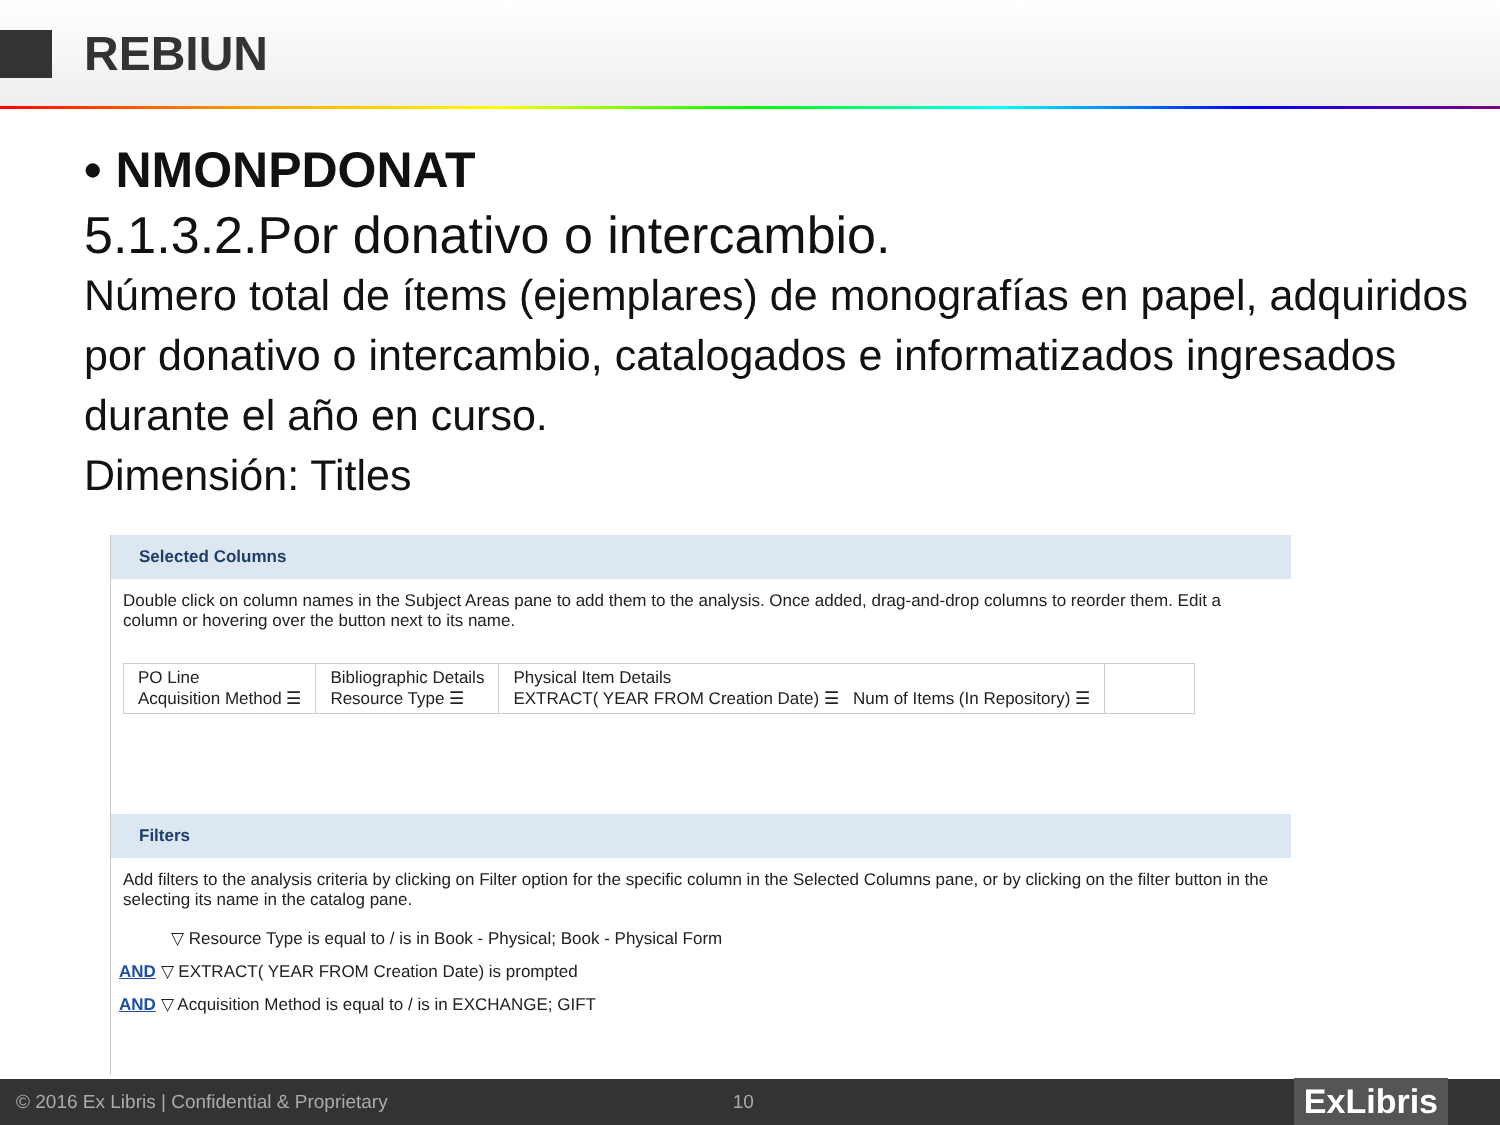REBIUN
• NMONPDONAT
5.1.3.2.Por donativo o intercambio.
Número total de ítems (ejemplares) de monografías en papel, adquiridos por donativo o intercambio, catalogados e informatizados ingresados durante el año en curso.
Dimensión: Titles
Selected Columns
Double click on column names in the Subject Areas pane to add them to the analysis. Once added, drag-and-drop columns to reorder them. Edit a column or hovering over the button next to its name.
PO Line
Acquisition Method ☰
Bibliographic Details
Resource Type ☰
Physical Item Details
EXTRACT( YEAR FROM Creation Date) ☰ Num of Items (In Repository) ☰
Filters
Add filters to the analysis criteria by clicking on Filter option for the specific column in the Selected Columns pane, or by clicking on the filter button in the selecting its name in the catalog pane.
▽ Resource Type is equal to / is in Book - Physical; Book - Physical Form
AND ▽ EXTRACT( YEAR FROM Creation Date) is prompted
AND ▽ Acquisition Method is equal to / is in EXCHANGE; GIFT
© 2016 Ex Libris | Confidential & Proprietary 10
ExLibris